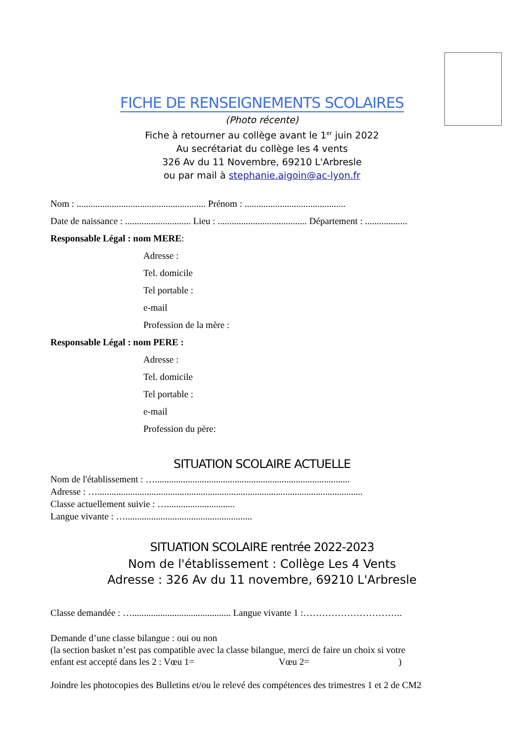FICHE DE RENSEIGNEMENTS SCOLAIRES
(Photo récente)
Fiche à retourner au collège avant le 1<sup>er</sup> juin 2022
Au secrétariat du collège les 4 vents
326 Av du 11 Novembre, 69210 L'Arbresle
ou par mail à stephanie.aigoin@ac-lyon.fr
Nom : ....................................................... Prénom : ...........................................
Date de naissance : ............................ Lieu : ...................................... Département : ..................
Responsable Légal : nom MERE:
Adresse :
Tel. domicile
Tel portable :
e-mail
Profession de la mère :
Responsable Légal : nom PERE :
Adresse :
Tel. domicile
Tel portable :
e-mail
Profession du père:
SITUATION SCOLAIRE ACTUELLE
Nom de l'établissement : …...................................................................................
Adresse : ….................................................................................................................
Classe actuellement suivie : ….............................
Langue vivante : …......................................................
SITUATION SCOLAIRE rentrée 2022-2023
Nom de l'établissement : Collège Les 4 Vents
Adresse : 326 Av du 11 novembre, 69210 L'Arbresle
Classe demandée : ….......................................... Langue vivante 1 :…………………………..
Demande d’une classe bilangue : oui ou non
(la section basket n’est pas compatible avec la classe bilangue, merci de faire un choix si votre
enfant est accepté dans les 2 : Vœu 1= Vœu 2= )
Joindre les photocopies des Bulletins et/ou le relevé des compétences des trimestres 1 et 2 de CM2